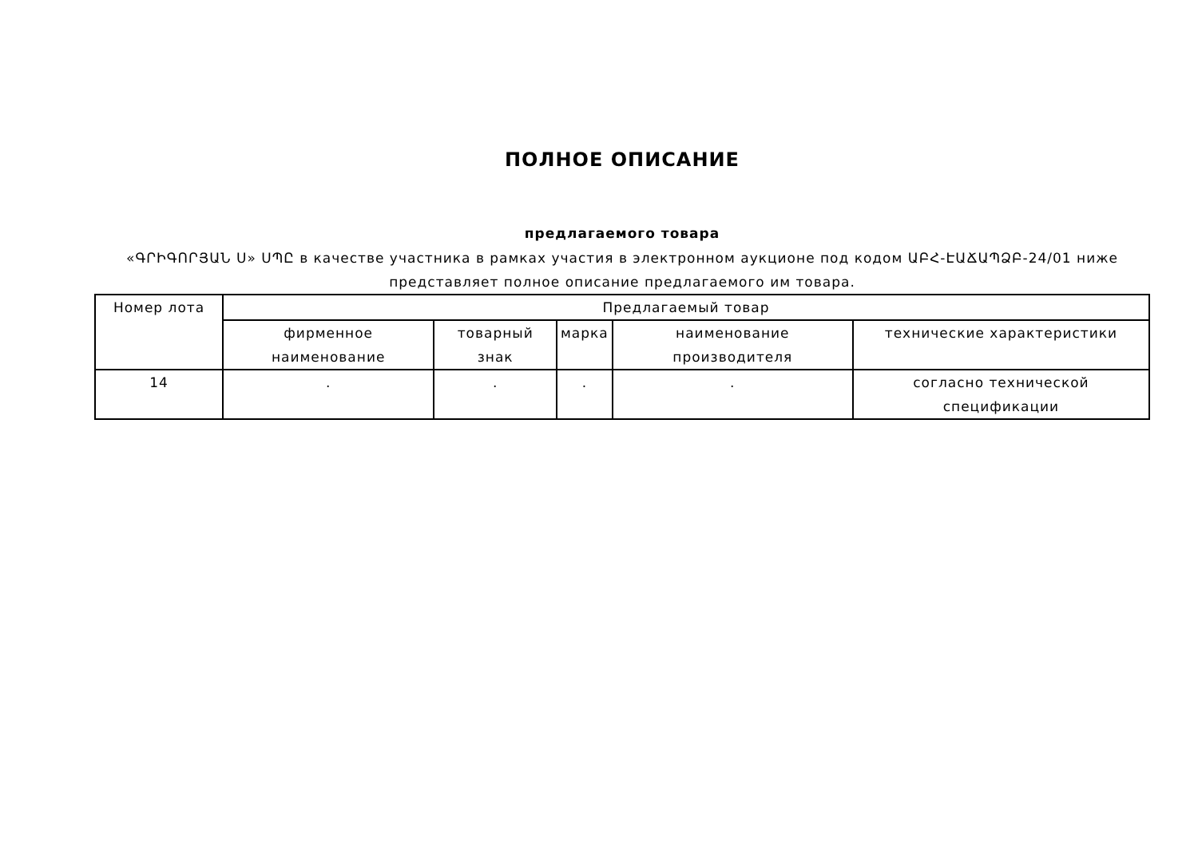ПОЛНОЕ ОПИСАНИЕ
предлагаемого товара
«ԳՐԻԳՈՐՅԱՆ Ս» ՍՊԸ в качестве участника в рамках участия в электронном аукционе под кодом ԱԲՀ-ԷԱՃԱՊՁԲ-24/01 ниже представляет полное описание предлагаемого им товара.
| Номер лота | Предлагаемый товар | | | | |
| --- | --- | --- | --- | --- | --- |
| | фирменное наименование | товарный знак | марка | наименование производителя | технические характеристики |
| 14 | . | . | . | . | согласно технической спецификации |